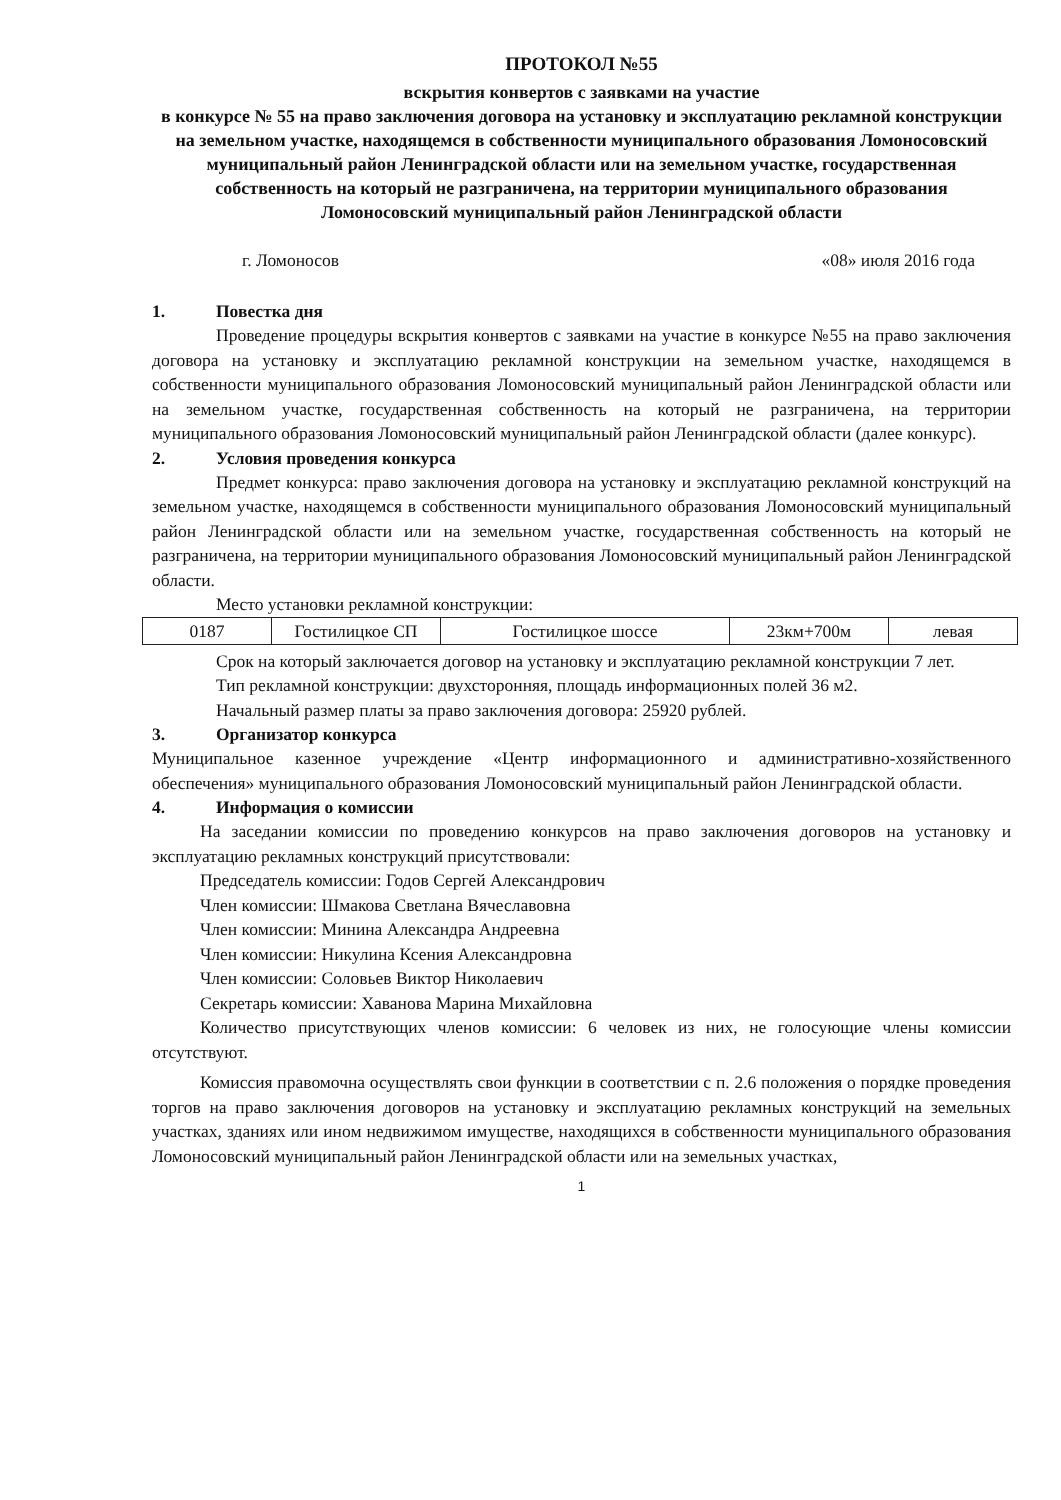ПРОТОКОЛ №55
вскрытия конвертов с заявками на участие
в конкурсе № 55 на право заключения договора на установку и эксплуатацию рекламной конструкции на земельном участке, находящемся в собственности муниципального образования Ломоносовский муниципальный район Ленинградской области или на земельном участке, государственная собственность на который не разграничена, на территории муниципального образования Ломоносовский муниципальный район Ленинградской области
г. Ломоносов «08» июля 2016 года
1. Повестка дня
Проведение процедуры вскрытия конвертов с заявками на участие в конкурсе №55 на право заключения договора на установку и эксплуатацию рекламной конструкции на земельном участке, находящемся в собственности муниципального образования Ломоносовский муниципальный район Ленинградской области или на земельном участке, государственная собственность на который не разграничена, на территории муниципального образования Ломоносовский муниципальный район Ленинградской области (далее конкурс).
2. Условия проведения конкурса
Предмет конкурса: право заключения договора на установку и эксплуатацию рекламной конструкций на земельном участке, находящемся в собственности муниципального образования Ломоносовский муниципальный район Ленинградской области или на земельном участке, государственная собственность на который не разграничена, на территории муниципального образования Ломоносовский муниципальный район Ленинградской области.
Место установки рекламной конструкции:
| 0187 | Гостилицкое СП | Гостилицкое шоссе | 23км+700м | левая |
Срок на который заключается договор на установку и эксплуатацию рекламной конструкции 7 лет.
Тип рекламной конструкции: двухсторонняя, площадь информационных полей 36 м2.
Начальный размер платы за право заключения договора: 25920 рублей.
3. Организатор конкурса
Муниципальное казенное учреждение «Центр информационного и административно-хозяйственного обеспечения» муниципального образования Ломоносовский муниципальный район Ленинградской области.
4. Информация о комиссии
На заседании комиссии по проведению конкурсов на право заключения договоров на установку и эксплуатацию рекламных конструкций присутствовали:
Председатель комиссии: Годов Сергей Александрович
Член комиссии: Шмакова Светлана Вячеславовна
Член комиссии: Минина Александра Андреевна
Член комиссии: Никулина Ксения Александровна
Член комиссии: Соловьев Виктор Николаевич
Секретарь комиссии: Хаванова Марина Михайловна
Количество присутствующих членов комиссии: 6 человек из них, не голосующие члены комиссии отсутствуют.
Комиссия правомочна осуществлять свои функции в соответствии с п. 2.6 положения о порядке проведения торгов на право заключения договоров на установку и эксплуатацию рекламных конструкций на земельных участках, зданиях или ином недвижимом имуществе, находящихся в собственности муниципального образования Ломоносовский муниципальный район Ленинградской области или на земельных участках,
1